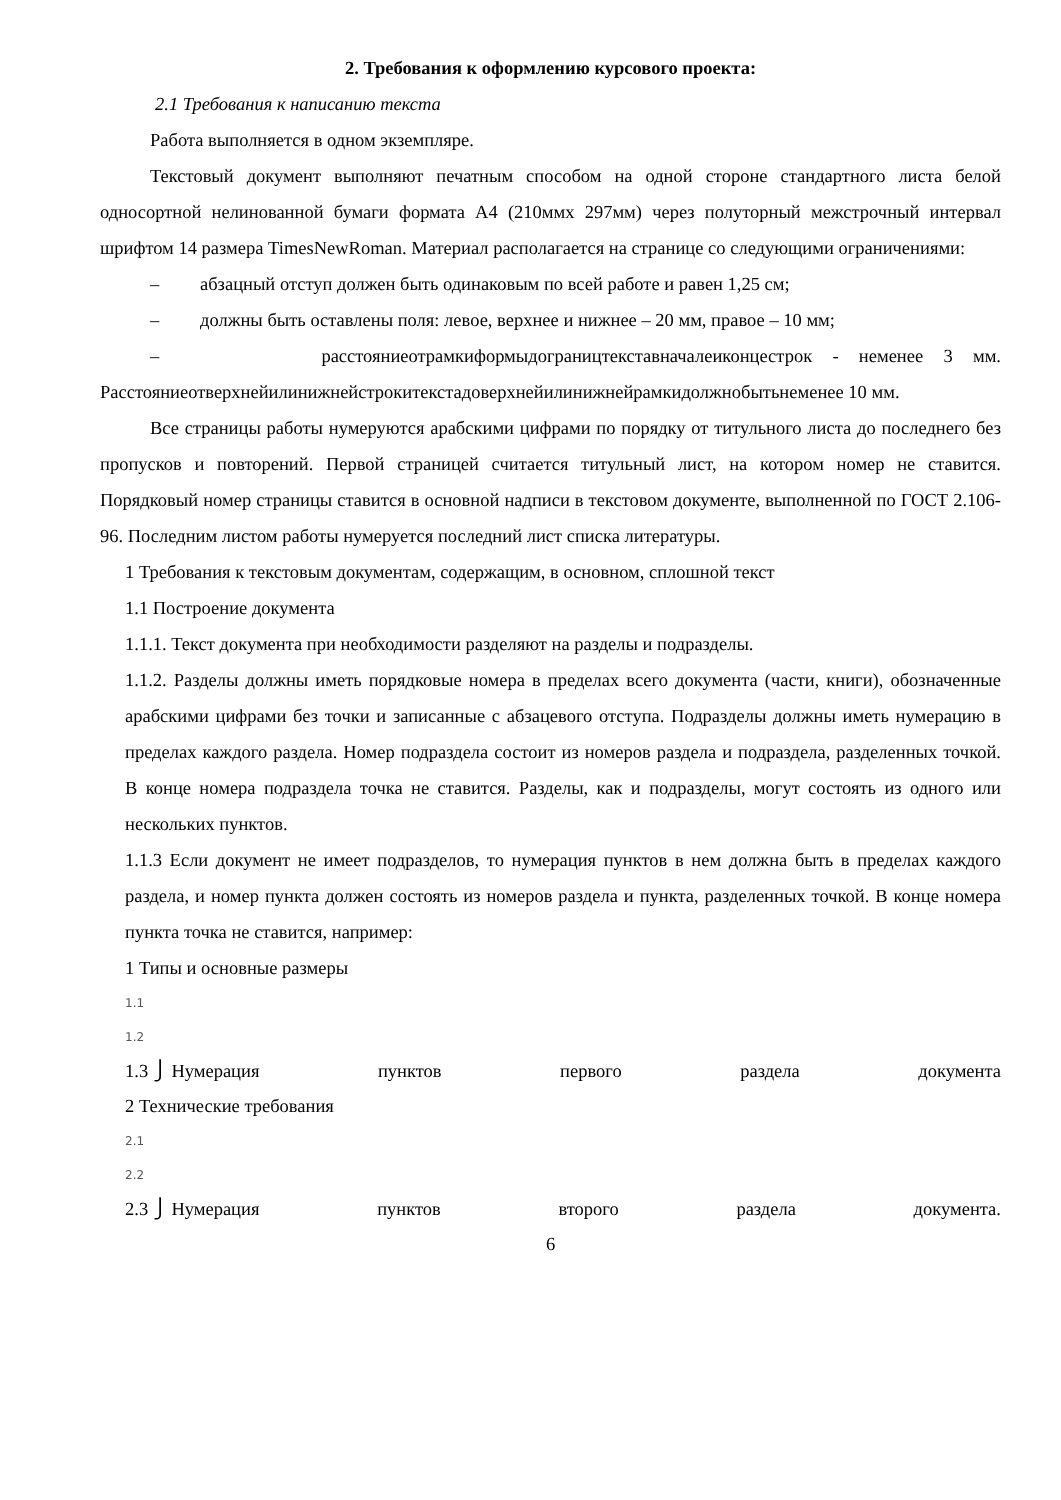2. Требования к оформлению курсового проекта:
2.1 Требования к написанию текста
Работа выполняется в одном экземпляре.
Текстовый документ выполняют печатным способом на одной стороне стандартного листа белой односортной нелинованной бумаги формата А4 (210ммх 297мм) через полуторный межстрочный интервал шрифтом 14 размера TimesNewRoman. Материал располагается на странице со следующими ограничениями:
– абзацный отступ должен быть одинаковым по всей работе и равен 1,25 см;
– должны быть оставлены поля: левое, верхнее и нижнее – 20 мм, правое – 10 мм;
– расстояниеотрамкиформыдограництекставначалеиконцестрок - неменее 3 мм. Расстояниеотверхнейилинижнейстрокитекстадоверхнейилинижнейрамкидолжнобытьнеменее 10 мм.
Все страницы работы нумеруются арабскими цифрами по порядку от титульного листа до последнего без пропусков и повторений. Первой страницей считается титульный лист, на котором номер не ставится. Порядковый номер страницы ставится в основной надписи в текстовом документе, выполненной по ГОСТ 2.106-96. Последним листом работы нумеруется последний лист списка литературы.
1 Требования к текстовым документам, содержащим, в основном, сплошной текст
1.1 Построение документа
1.1.1. Текст документа при необходимости разделяют на разделы и подразделы.
1.1.2. Разделы должны иметь порядковые номера в пределах всего документа (части, книги), обозначенные арабскими цифрами без точки и записанные с абзацевого отступа. Подразделы должны иметь нумерацию в пределах каждого раздела. Номер подраздела состоит из номеров раздела и подраздела, разделенных точкой. В конце номера подраздела точка не ставится. Разделы, как и подразделы, могут состоять из одного или нескольких пунктов.
1.1.3 Если документ не имеет подразделов, то нумерация пунктов в нем должна быть в пределах каждого раздела, и номер пункта должен состоять из номеров раздела и пункта, разделенных точкой. В конце номера пункта точка не ставится, например:
1 Типы и основные размеры
1.1
1.2
1.3 ⎭ Нумерация пунктов первого раздела документа
2 Технические требования
2.1
2.2
2.3 ⎭ Нумерация пунктов второго раздела документа.
6